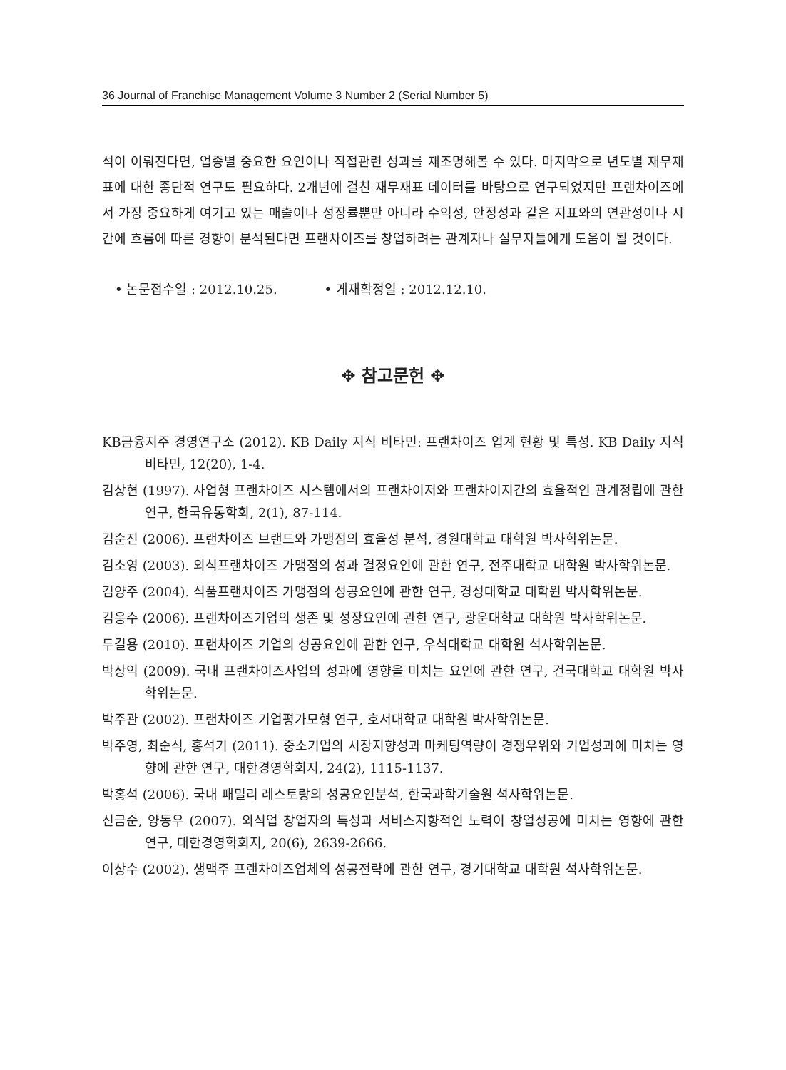36 Journal of Franchise Management Volume 3 Number 2 (Serial Number 5)
석이 이뤄진다면, 업종별 중요한 요인이나 직접관련 성과를 재조명해볼 수 있다. 마지막으로 년도별 재무재표에 대한 종단적 연구도 필요하다. 2개년에 걸친 재무재표 데이터를 바탕으로 연구되었지만 프랜차이즈에서 가장 중요하게 여기고 있는 매출이나 성장률뿐만 아니라 수익성, 안정성과 같은 지표와의 연관성이나 시간에 흐름에 따른 경향이 분석된다면 프랜차이즈를 창업하려는 관계자나 실무자들에게 도움이 될 것이다.
• 논문접수일 : 2012.10.25. • 게재확정일 : 2012.12.10.
✥ 참고문헌 ✥
KB금융지주 경영연구소 (2012). KB Daily 지식 비타민: 프랜차이즈 업계 현황 및 특성. KB Daily 지식 비타민, 12(20), 1-4.
김상현 (1997). 사업형 프랜차이즈 시스템에서의 프랜차이저와 프랜차이지간의 효율적인 관계정립에 관한 연구, 한국유통학회, 2(1), 87-114.
김순진 (2006). 프랜차이즈 브랜드와 가맹점의 효율성 분석, 경원대학교 대학원 박사학위논문.
김소영 (2003). 외식프랜차이즈 가맹점의 성과 결정요인에 관한 연구, 전주대학교 대학원 박사학위논문.
김양주 (2004). 식품프랜차이즈 가맹점의 성공요인에 관한 연구, 경성대학교 대학원 박사학위논문.
김응수 (2006). 프랜차이즈기업의 생존 및 성장요인에 관한 연구, 광운대학교 대학원 박사학위논문.
두길용 (2010). 프랜차이즈 기업의 성공요인에 관한 연구, 우석대학교 대학원 석사학위논문.
박상익 (2009). 국내 프랜차이즈사업의 성과에 영향을 미치는 요인에 관한 연구, 건국대학교 대학원 박사학위논문.
박주관 (2002). 프랜차이즈 기업평가모형 연구, 호서대학교 대학원 박사학위논문.
박주영, 최순식, 홍석기 (2011). 중소기업의 시장지향성과 마케팅역량이 경쟁우위와 기업성과에 미치는 영향에 관한 연구, 대한경영학회지, 24(2), 1115-1137.
박홍석 (2006). 국내 패밀리 레스토랑의 성공요인분석, 한국과학기술원 석사학위논문.
신금순, 양동우 (2007). 외식업 창업자의 특성과 서비스지향적인 노력이 창업성공에 미치는 영향에 관한 연구, 대한경영학회지, 20(6), 2639-2666.
이상수 (2002). 생맥주 프랜차이즈업체의 성공전략에 관한 연구, 경기대학교 대학원 석사학위논문.